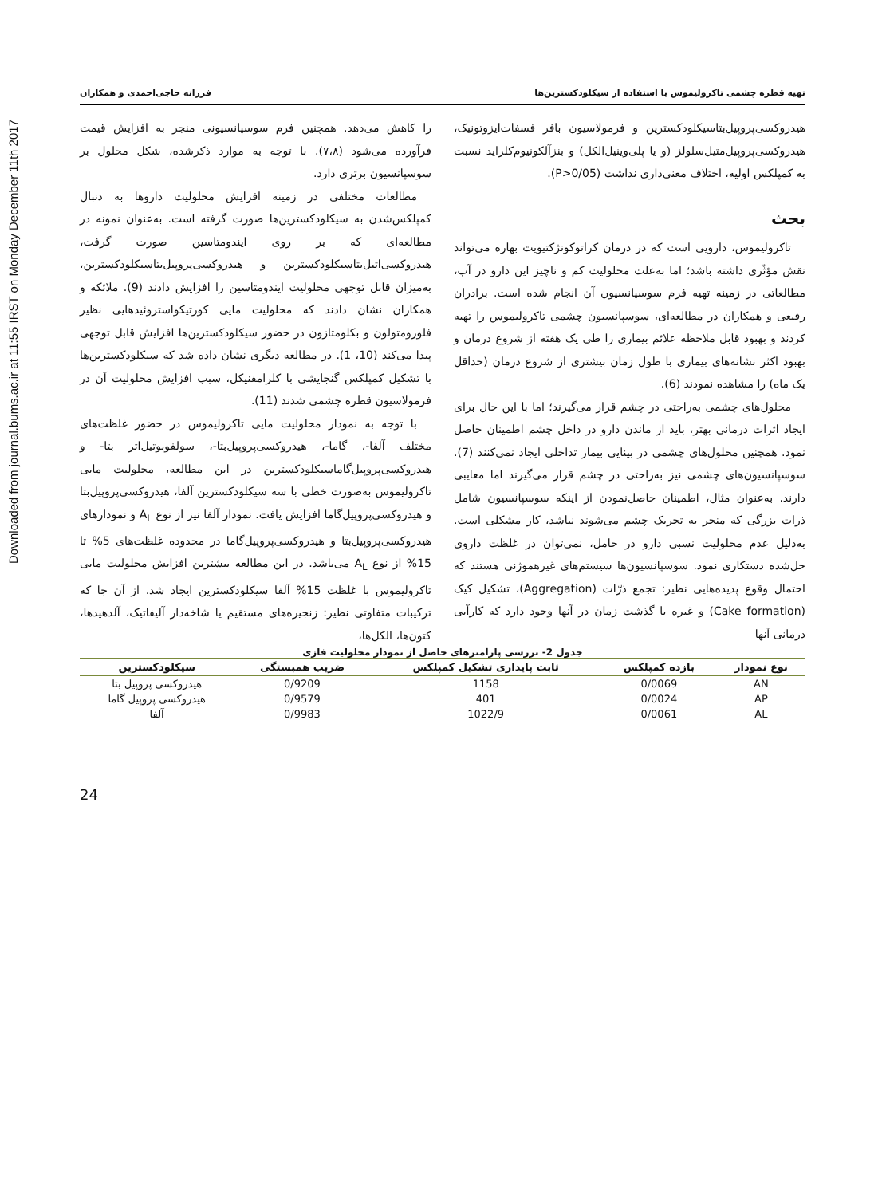Downloaded from journal.bums.ac.ir at 11:55 IRST on Monday December 11th 2017
تهیه قطره چشمی تاکرولیموس با استفاده از سیکلودکسترین‌ها فرزانه حاجی‌احمدی و همکاران
هیدروکسی‌پروپیل‌بتاسیکلودکسترین و فرمولاسیون بافر فسفات‌ایزوتونیک، هیدروکسی‌پروپیل‌متیل‌سلولز (و یا پلی‌وینیل‌الکل) و بنزآلکونیوم‌کلراید نسبت به کمپلکس اولیه، اختلاف معنی‌داری نداشت (P>0/05).
بحث
تاکرولیموس، دارویی است که در درمان کراتوکونژکتیویت بهاره می‌تواند نقش مؤثّری داشته باشد؛ اما به‌علت محلولیت کم و ناچیز این دارو در آب، مطالعاتی در زمینه تهیه فرم سوسپانسیون آن انجام شده است. برادران رفیعی و همکاران در مطالعه‌ای، سوسپانسیون چشمی تاکرولیموس را تهیه کردند و بهبود قابل ملاحظه علائم بیماری را طی یک هفته از شروع درمان و بهبود اکثر نشانه‌های بیماری با طول زمان بیشتری از شروع درمان (حداقل یک ماه) را مشاهده نمودند (6).
محلول‌های چشمی به‌راحتی در چشم قرار می‌گیرند؛ اما با این حال برای ایجاد اثرات درمانی بهتر، باید از ماندن دارو در داخل چشم اطمینان حاصل نمود. همچنین محلول‌های چشمی در بینایی بیمار تداخلی ایجاد نمی‌کنند (7). سوسپانسیون‌های چشمی نیز به‌راحتی در چشم قرار می‌گیرند اما معایبی دارند. به‌عنوان مثال، اطمینان حاصل‌نمودن از اینکه سوسپانسیون شامل ذرات بزرگی که منجر به تحریک چشم می‌شوند نباشد، کار مشکلی است. به‌دلیل عدم محلولیت نسبی دارو در حامل، نمی‌توان در غلظت داروی حل‌شده دستکاری نمود. سوسپانسیون‌ها سیستم‌های غیرهموژنی هستند که احتمال وقوع پدیده‌هایی نظیر: تجمع ذرّات (Aggregation)، تشکیل کیک (Cake formation) و غیره با گذشت زمان در آنها وجود دارد که کارآیی درمانی آنها
را کاهش می‌دهد. همچنین فرم سوسپانسیونی منجر به افزایش قیمت فرآورده می‌شود (۷،۸). با توجه به موارد ذکرشده، شکل محلول بر سوسپانسیون برتری دارد.
مطالعات مختلفی در زمینه افزایش محلولیت داروها به دنبال کمپلکس‌شدن به سیکلودکسترین‌ها صورت گرفته است. به‌عنوان نمونه در مطالعه‌ای که بر روی ایندومتاسین صورت گرفت، هیدروکسی‌اتیل‌بتاسیکلودکسترین و هیدروکسی‌پروپیل‌بتاسیکلودکسترین، به‌میزان قابل توجهی محلولیت ایندومتاسین را افزایش دادند (9). ملائکه و همکاران نشان دادند که محلولیت مایی کورتیکواستروئیدهایی نظیر فلورومتولون و بکلومتازون در حضور سیکلودکسترین‌ها افزایش قابل توجهی پیدا می‌کند (10، 1). در مطالعه دیگری نشان داده شد که سیکلودکسترین‌ها با تشکیل کمپلکس گنجایشی با کلرامفنیکل، سبب افزایش محلولیت آن در فرمولاسیون قطره چشمی شدند (11).
با توجه به نمودار محلولیت مایی تاکرولیموس در حضور غلظت‌های مختلف آلفا-، گاما-، هیدروکسی‌پروپیل‌بتا-، سولفوبوتیل‌اتر بتا- و هیدروکسی‌پروپیل‌گاماسیکلودکسترین در این مطالعه، محلولیت مایی تاکرولیموس به‌صورت خطی با سه سیکلودکسترین آلفا، هیدروکسی‌پروپیل‌بتا و هیدروکسی‌پروپیل‌گاما افزایش یافت. نمودار آلفا نیز از نوع A<sub>L</sub> و نمودارهای هیدروکسی‌پروپیل‌بتا و هیدروکسی‌پروپیل‌گاما در محدوده غلظت‌های 5% تا 15% از نوع A<sub>L</sub> می‌باشد. در این مطالعه بیشترین افزایش محلولیت مایی تاکرولیموس با غلظت 15% آلفا سیکلودکسترین ایجاد شد. از آن جا که ترکیبات متفاوتی نظیر: زنجیره‌های مستقیم یا شاخه‌دار آلیفاتیک، آلدهیدها، کتون‌ها، الکل‌ها،
جدول 2- بررسی پارامترهای حاصل از نمودار محلولیت فازی
| نوع نمودار | بازده کمپلکس | ثابت پایداری تشکیل کمپلکس | ضریب همبستگی | سیکلودکسترین |
| --- | --- | --- | --- | --- |
| AN | 0/0069 | 1158 | 0/9209 | هیدروکسی پروپیل بتا |
| AP | 0/0024 | 401 | 0/9579 | هیدروکسی پروپیل گاما |
| AL | 0/0061 | 1022/9 | 0/9983 | آلفا |
24